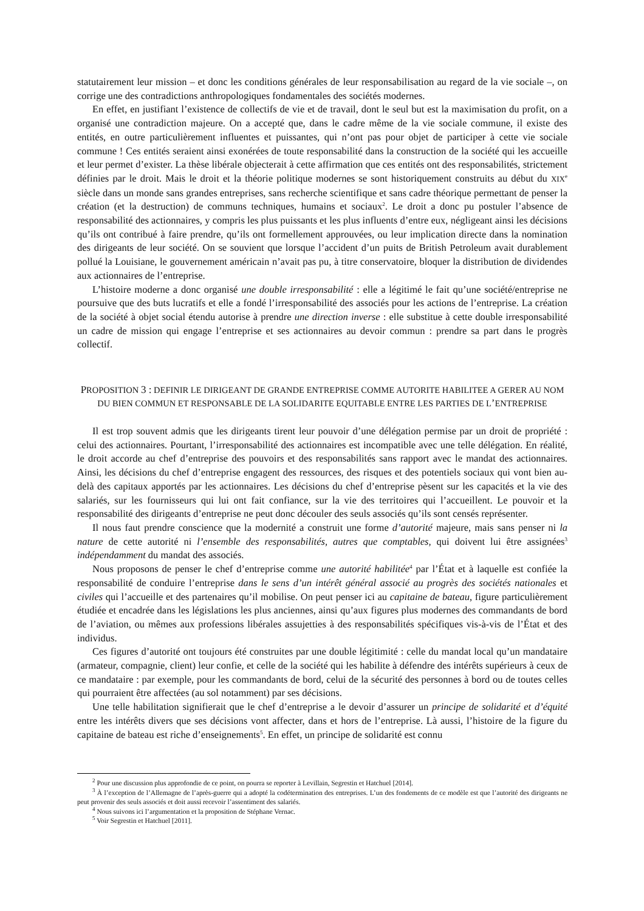statutairement leur mission – et donc les conditions générales de leur responsabilisation au regard de la vie sociale –, on corrige une des contradictions anthropologiques fondamentales des sociétés modernes.
En effet, en justifiant l’existence de collectifs de vie et de travail, dont le seul but est la maximisation du profit, on a organisé une contradiction majeure. On a accepté que, dans le cadre même de la vie sociale commune, il existe des entités, en outre particulièrement influentes et puissantes, qui n’ont pas pour objet de participer à cette vie sociale commune ! Ces entités seraient ainsi exonérées de toute responsabilité dans la construction de la société qui les accueille et leur permet d’exister. La thèse libérale objecterait à cette affirmation que ces entités ont des responsabilités, strictement définies par le droit. Mais le droit et la théorie politique modernes se sont historiquement construits au début du XIX<sup>e</sup> siècle dans un monde sans grandes entreprises, sans recherche scientifique et sans cadre théorique permettant de penser la création (et la destruction) de communs techniques, humains et sociaux<sup>2</sup>. Le droit a donc pu postuler l’absence de responsabilité des actionnaires, y compris les plus puissants et les plus influents d’entre eux, négligeant ainsi les décisions qu’ils ont contribué à faire prendre, qu’ils ont formellement approuvées, ou leur implication directe dans la nomination des dirigeants de leur société. On se souvient que lorsque l’accident d’un puits de British Petroleum avait durablement pollué la Louisiane, le gouvernement américain n’avait pas pu, à titre conservatoire, bloquer la distribution de dividendes aux actionnaires de l’entreprise.
L’histoire moderne a donc organisé une double irresponsabilité : elle a légitimé le fait qu’une société/entreprise ne poursuive que des buts lucratifs et elle a fondé l’irresponsabilité des associés pour les actions de l’entreprise. La création de la société à objet social étendu autorise à prendre une direction inverse : elle substitue à cette double irresponsabilité un cadre de mission qui engage l’entreprise et ses actionnaires au devoir commun : prendre sa part dans le progrès collectif.
PROPOSITION 3 : DEFINIR LE DIRIGEANT DE GRANDE ENTREPRISE COMME AUTORITE HABILITEE A GERER AU NOM DU BIEN COMMUN ET RESPONSABLE DE LA SOLIDARITE EQUITABLE ENTRE LES PARTIES DE L’ENTREPRISE
Il est trop souvent admis que les dirigeants tirent leur pouvoir d’une délégation permise par un droit de propriété : celui des actionnaires. Pourtant, l’irresponsabilité des actionnaires est incompatible avec une telle délégation. En réalité, le droit accorde au chef d’entreprise des pouvoirs et des responsabilités sans rapport avec le mandat des actionnaires. Ainsi, les décisions du chef d’entreprise engagent des ressources, des risques et des potentiels sociaux qui vont bien au-delà des capitaux apportés par les actionnaires. Les décisions du chef d’entreprise pèsent sur les capacités et la vie des salariés, sur les fournisseurs qui lui ont fait confiance, sur la vie des territoires qui l’accueillent. Le pouvoir et la responsabilité des dirigeants d’entreprise ne peut donc découler des seuls associés qu’ils sont censés représenter.
Il nous faut prendre conscience que la modernité a construit une forme d’autorité majeure, mais sans penser ni la nature de cette autorité ni l’ensemble des responsabilités, autres que comptables, qui doivent lui être assignées<sup>3</sup> indépendamment du mandat des associés.
Nous proposons de penser le chef d’entreprise comme une autorité habilitée<sup>4</sup> par l’État et à laquelle est confiée la responsabilité de conduire l’entreprise dans le sens d’un intérêt général associé au progrès des sociétés nationales et civiles qui l’accueille et des partenaires qu’il mobilise. On peut penser ici au capitaine de bateau, figure particulièrement étudiée et encadrée dans les législations les plus anciennes, ainsi qu’aux figures plus modernes des commandants de bord de l’aviation, ou mêmes aux professions libérales assujetties à des responsabilités spécifiques vis-à-vis de l’État et des individus.
Ces figures d’autorité ont toujours été construites par une double légitimité : celle du mandat local qu’un mandataire (armateur, compagnie, client) leur confie, et celle de la société qui les habilite à défendre des intérêts supérieurs à ceux de ce mandataire : par exemple, pour les commandants de bord, celui de la sécurité des personnes à bord ou de toutes celles qui pourraient être affectées (au sol notamment) par ses décisions.
Une telle habilitation signifierait que le chef d’entreprise a le devoir d’assurer un principe de solidarité et d’équité entre les intérêts divers que ses décisions vont affecter, dans et hors de l’entreprise. Là aussi, l’histoire de la figure du capitaine de bateau est riche d’enseignements<sup>5</sup>. En effet, un principe de solidarité est connu
<sup>2</sup> Pour une discussion plus approfondie de ce point, on pourra se reporter à Levillain, Segrestin et Hatchuel [2014].
<sup>3</sup> À l’exception de l’Allemagne de l’après-guerre qui a adopté la codétermination des entreprises. L’un des fondements de ce modèle est que l’autorité des dirigeants ne peut provenir des seuls associés et doit aussi recevoir l’assentiment des salariés.
<sup>4</sup> Nous suivons ici l’argumentation et la proposition de Stéphane Vernac.
<sup>5</sup> Voir Segrestin et Hatchuel [2011].